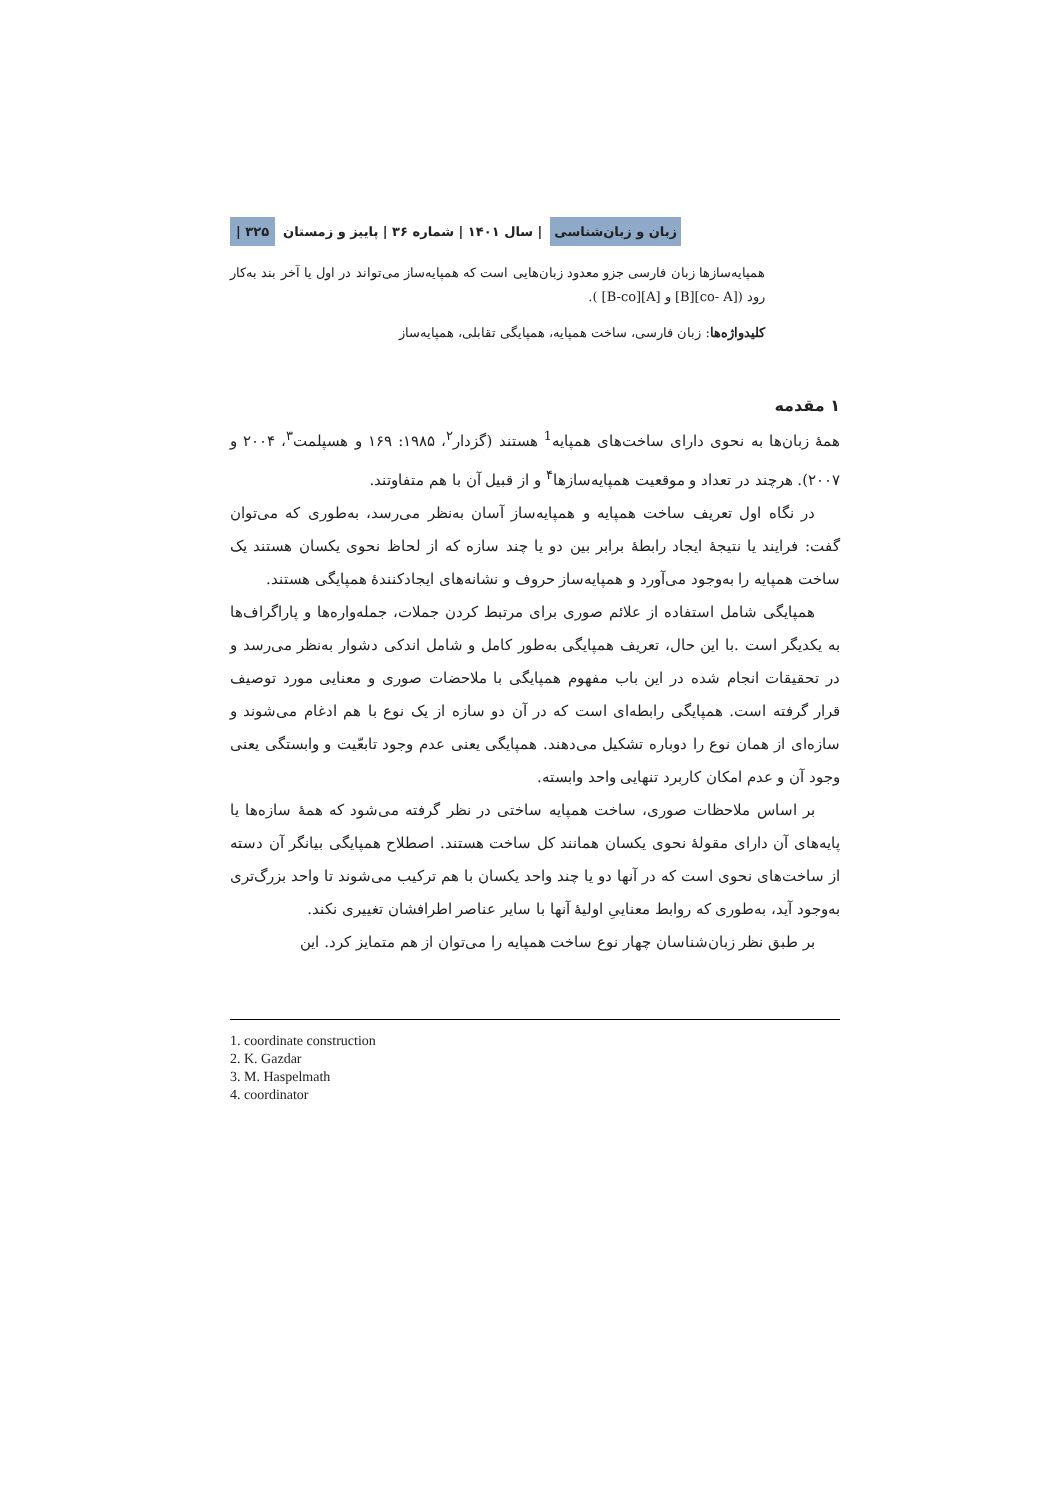زبان و زبان‌شناسی | سال ۱۴۰۱ | شماره ۳۶ | پاییز و زمستان ۳۲۵ |
همپایه‌سازها زبان فارسی جزو معدود زبان‌هایی است که همپایه‌ساز می‌تواند در اول یا آخر بند به‌کار رود ([co- A][B] و [A][B-co] ).
کلیدواژه‌ها: زبان فارسی، ساخت همپایه، همپایگی تقابلی، همپایه‌ساز
۱ مقدمه
همهٔ زبان‌ها به نحوی دارای ساخت‌های همپایه<sup>1</sup> هستند (گزدار<sup>۲</sup>، ۱۹۸۵: ۱۶۹ و هسپلمت<sup>۳</sup>، ۲۰۰۴ و ۲۰۰۷). هرچند در تعداد و موقعیت همپایه‌سازها<sup>۴</sup> و از قبیل آن با هم متفاوتند.
در نگاه اول تعریف ساخت همپایه و همپایه‌ساز آسان به‌نظر می‌رسد، به‌طوری که می‌توان گفت: فرایند یا نتیجهٔ ایجاد رابطهٔ برابر بین دو یا چند سازه که از لحاظ نحوی یکسان هستند یک ساخت همپایه را به‌وجود می‌آورد و همپایه‌ساز حروف و نشانه‌های ایجادکنندهٔ همپایگی هستند.
همپایگی شامل استفاده از علائم صوری برای مرتبط کردن جملات، جمله‌واره‌ها و پاراگراف‌ها به یکدیگر است .با این حال، تعریف همپایگی به‌طور کامل و شامل اندکی دشوار به‌نظر می‌رسد و در تحقیقات انجام شده در این باب مفهوم همپایگی با ملاحضات صوری و معنایی مورد توصیف قرار گرفته است. همپایگی رابطه‌ای است که در آن دو سازه از یک نوع با هم ادغام می‌شوند و سازه‌ای از همان نوع را دوباره تشکیل می‌دهند. همپایگی یعنی عدم وجود تابعّیت و وابستگی یعنی وجود آن و عدم امکان کاربرد تنهایی واحد وابسته.
بر اساس ملاحظات صوری، ساخت همپایه ساختی در نظر گرفته می‌شود که همهٔ سازه‌ها یا پایه‌های آن دارای مقولهٔ نحوی یکسان همانند کل ساخت هستند. اصطلاح همپایگی بیانگر آن دسته از ساخت‌های نحوی است که در آنها دو یا چند واحد یکسان با هم ترکیب می‌شوند تا واحد بزرگ‌تری به‌وجود آید، به‌طوری که روابط معناییِ اولیهٔ آنها با سایر عناصر اطرافشان تغییری نکند.
بر طبق نظر زبان‌شناسان چهار نوع ساخت همپایه را می‌توان از هم متمایز کرد. این
1. coordinate construction
2. K. Gazdar
3. M. Haspelmath
4. coordinator